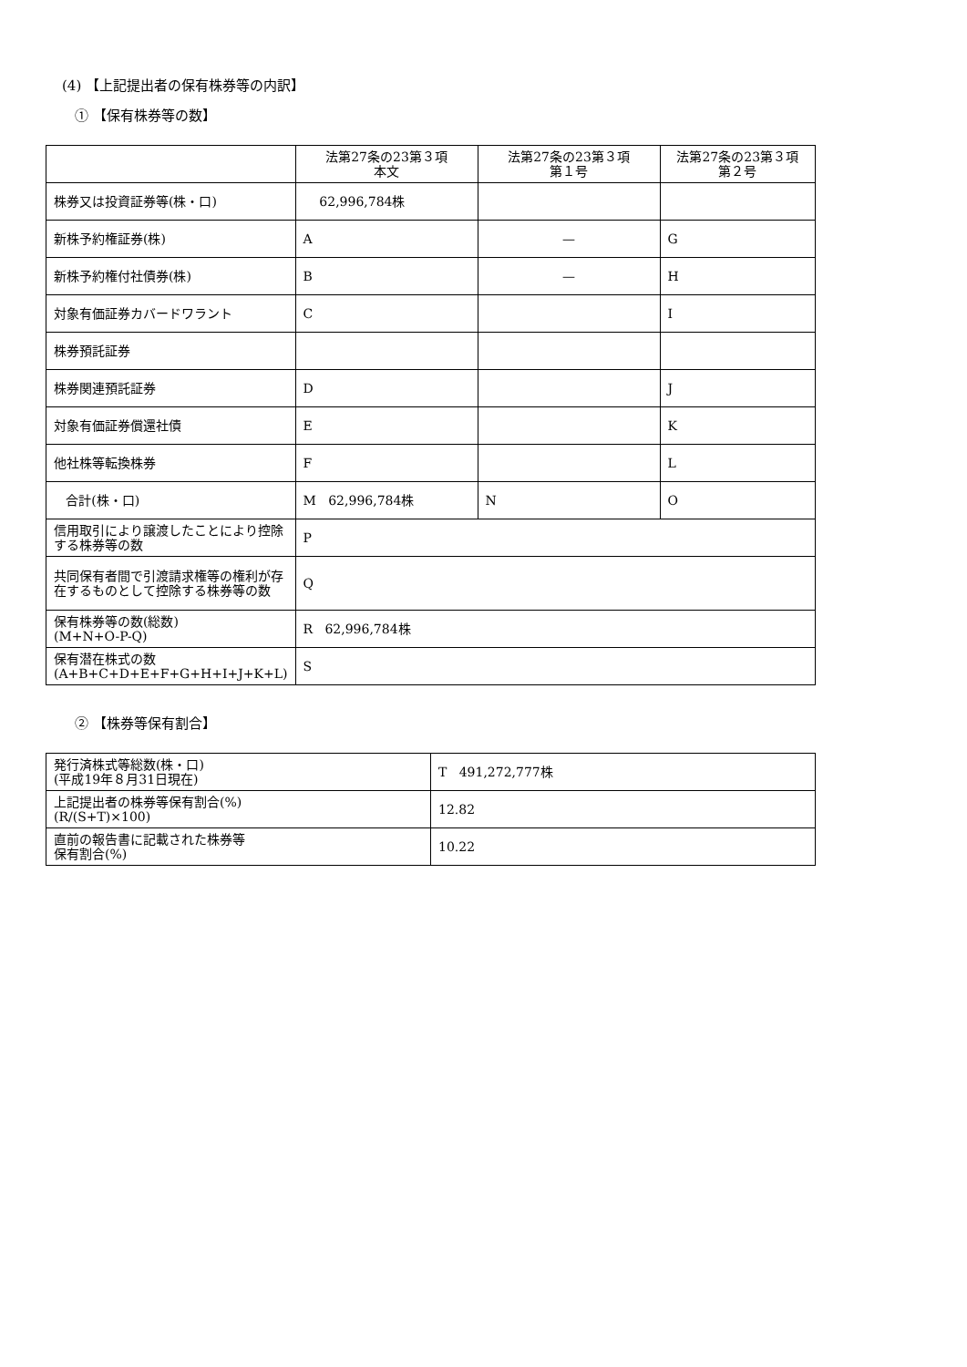(4) 【上記提出者の保有株券等の内訳】
① 【保有株券等の数】
| | 法第27条の23第３項 本文 | 法第27条の23第３項 第１号 | 法第27条の23第３項 第２号 |
| 株券又は投資証券等(株・口) | 62,996,784株 | | |
| 新株予約権証券(株) | A | — | G |
| 新株予約権付社債券(株) | B | — | H |
| 対象有価証券カバードワラント | C | | I |
| 株券預託証券 | | | |
| 株券関連預託証券 | D | | J |
| 対象有価証券償還社債 | E | | K |
| 他社株等転換株券 | F | | L |
| 合計(株・口) | M 62,996,784株 | N | O |
| 信用取引により譲渡したことにより控除する株券等の数 | P | | |
| 共同保有者間で引渡請求権等の権利が存在するものとして控除する株券等の数 | Q | | |
| 保有株券等の数(総数) (M+N+O-P-Q) | R 62,996,784株 | | |
| 保有潜在株式の数 (A+B+C+D+E+F+G+H+I+J+K+L) | S | | |
② 【株券等保有割合】
| 発行済株式等総数(株・口) (平成19年８月31日現在) | T 491,272,777株 |
| 上記提出者の株券等保有割合(%) (R/(S+T)×100) | 12.82 |
| 直前の報告書に記載された株券等 保有割合(%) | 10.22 |